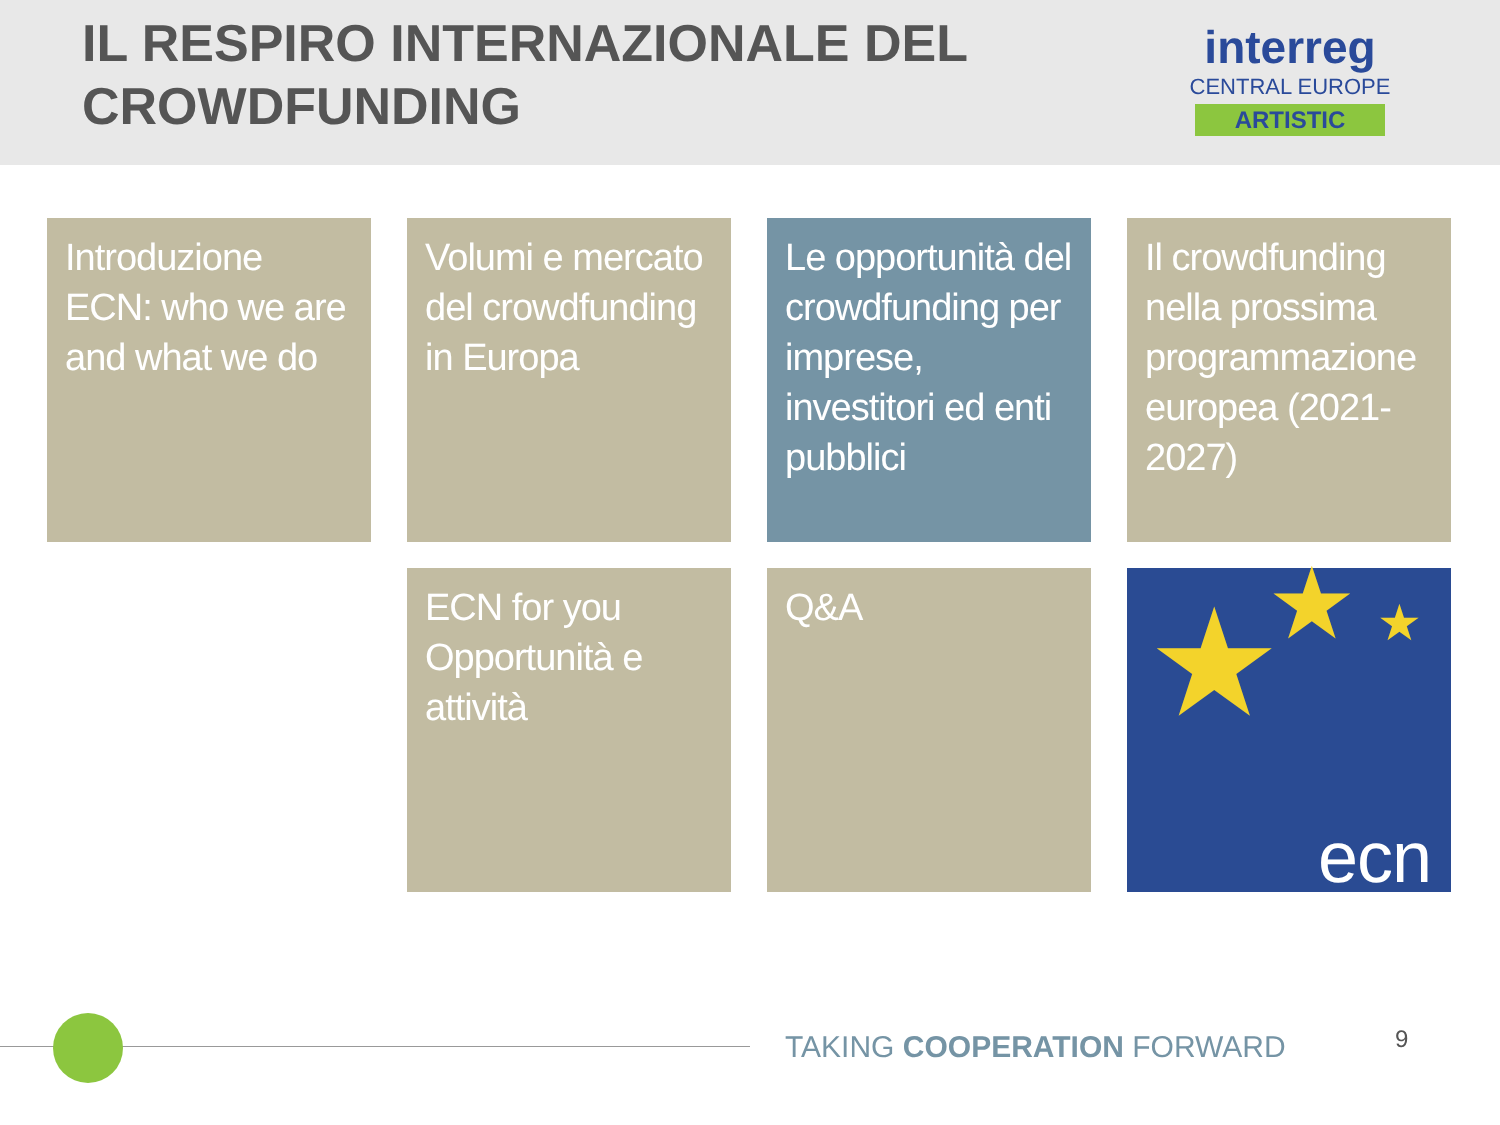IL RESPIRO INTERNAZIONALE DEL
CROWDFUNDING
interreg
CENTRAL EUROPE
ARTISTIC
Introduzione ECN: who we are and what we do
Volumi e mercato del crowdfunding in Europa
Le opportunità del crowdfunding per imprese, investitori ed enti pubblici
Il crowdfunding nella prossima programmazione europea (2021-2027)
ECN for you
Opportunità e attività
Q&A
★
★ ★
ecn
TAKING COOPERATION FORWARD 9